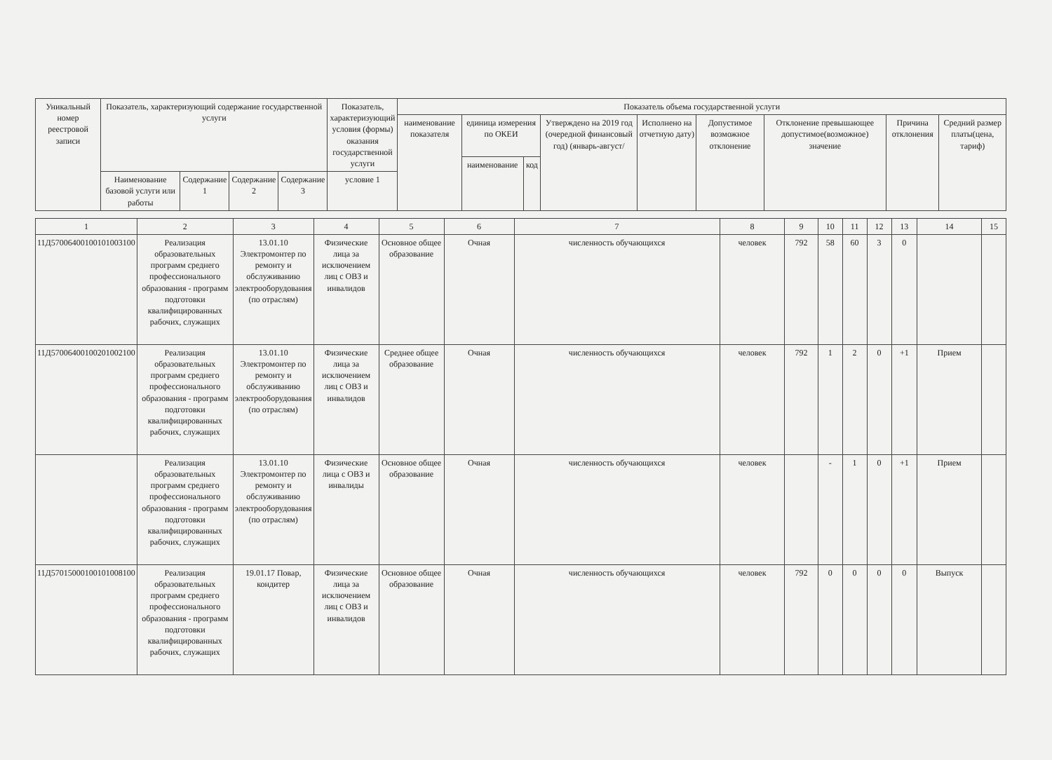| Уникальный номер реестровой записи | Показатель, характеризующий содержание государственной услуги | | | | Показатель, характеризующий условия (формы) оказания государственной услуги | Показатель объема государственной услуги | | | | | | | | |
| --- | --- | --- | --- | --- | --- | --- | --- | --- | --- | --- | --- | --- | --- | --- |
| | | | | | | наименование показателя | единица измерения по ОКЕИ | | Утверждено на 2019 год (очередной финансовый год) (январь-август/ | Исполнено на отчетную дату) | Допустимое возможное отклонение | Отклонение превышающее допустимое(возможное) значение | Причина отклонения | Средний размер платы(цена, тариф) |
| | | | | | | | наименование | код | | | | | | |
| | Наименование базовой услуги или работы | Содержание 1 | Содержание 2 | Содержание 3 | условие 1 | | | | | | | | | |
| 1 | 2 | 3 | 4 | 5 | 6 | 7 | 8 | 9 | 10 | 11 | 12 | 13 | 14 | 15 |
| 11Д57006400100101003100 | Реализация образовательных программ среднего профессионального образования - программ подготовки квалифицированных рабочих, служащих | 13.01.10 Электромонтер по ремонту и обслуживанию электрооборудования (по отраслям) | Физические лица за исключением лиц с ОВЗ и инвалидов | Основное общее образование | Очная | численность обучающихся | человек | 792 | 58 | 60 | 3 | 0 | | |
| 11Д57006400100201002100 | Реализация образовательных программ среднего профессионального образования - программ подготовки квалифицированных рабочих, служащих | 13.01.10 Электромонтер по ремонту и обслуживанию электрооборудования (по отраслям) | Физические лица за исключением лиц с ОВЗ и инвалидов | Среднее общее образование | Очная | численность обучающихся | человек | 792 | 1 | 2 | 0 | +1 | Прием | |
| | Реализация образовательных программ среднего профессионального образования - программ подготовки квалифицированных рабочих, служащих | 13.01.10 Электромонтер по ремонту и обслуживанию электрооборудования (по отраслям) | Физические лица с ОВЗ и инвалиды | Основное общее образование | Очная | численность обучающихся | человек | | - | 1 | 0 | +1 | Прием | |
| 11Д57015000100101008100 | Реализация образовательных программ среднего профессионального образования - программ подготовки квалифицированных рабочих, служащих | 19.01.17 Повар, кондитер | Физические лица за исключением лиц с ОВЗ и инвалидов | Основное общее образование | Очная | численность обучающихся | человек | 792 | 0 | 0 | 0 | 0 | Выпуск | |